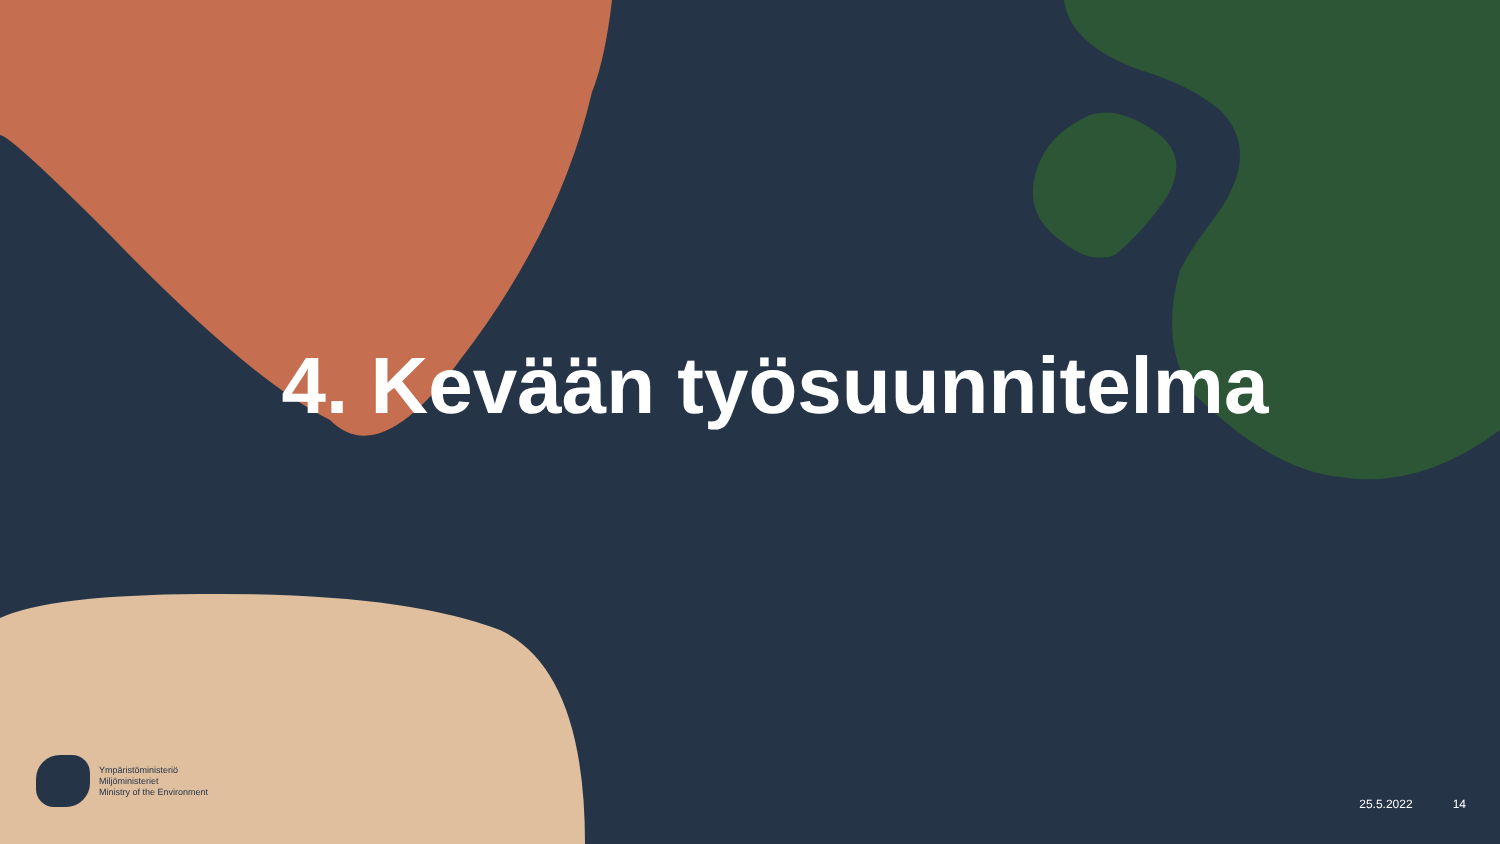4. Kevään työsuunnitelma
Ympäristöministeriö
Miljöministeriet
Ministry of the Environment
25.5.2022 14